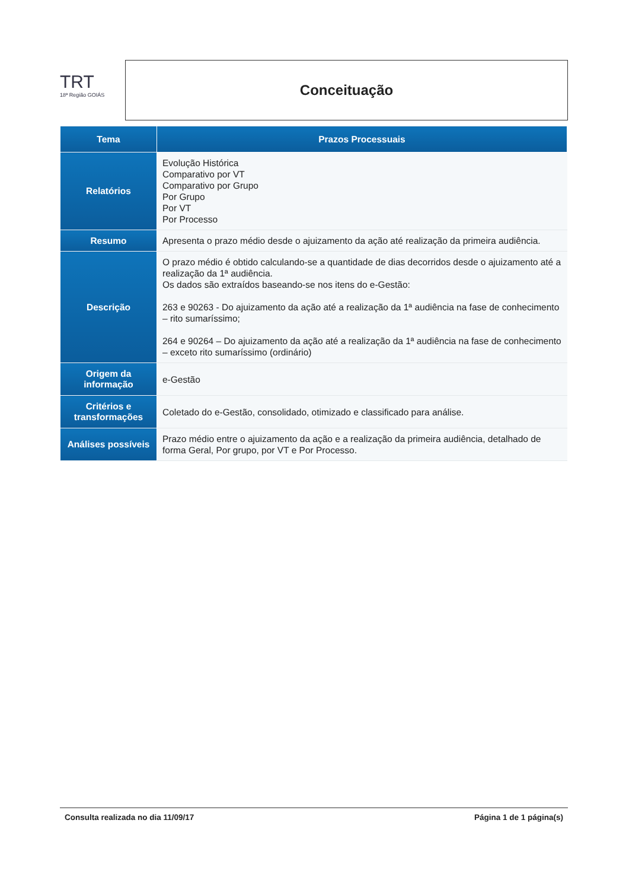TRT
18ª Região GOIÁS
Conceituação
| Tema | Prazos Processuais |
| --- | --- |
| Relatórios | Evolução Histórica Comparativo por VT Comparativo por Grupo Por Grupo Por VT Por Processo |
| Resumo | Apresenta o prazo médio desde o ajuizamento da ação até realização da primeira audiência. |
| Descrição | O prazo médio é obtido calculando-se a quantidade de dias decorridos desde o ajuizamento até a realização da 1ª audiência. Os dados são extraídos baseando-se nos itens do e-Gestão: 263 e 90263 - Do ajuizamento da ação até a realização da 1ª audiência na fase de conhecimento – rito sumaríssimo; 264 e 90264 – Do ajuizamento da ação até a realização da 1ª audiência na fase de conhecimento – exceto rito sumaríssimo (ordinário) |
| Origem da informação | e-Gestão |
| Critérios e transformações | Coletado do e-Gestão, consolidado, otimizado e classificado para análise. |
| Análises possíveis | Prazo médio entre o ajuizamento da ação e a realização da primeira audiência, detalhado de forma Geral, Por grupo, por VT e Por Processo. |
Consulta realizada no dia 11/09/17 Página 1 de 1 página(s)